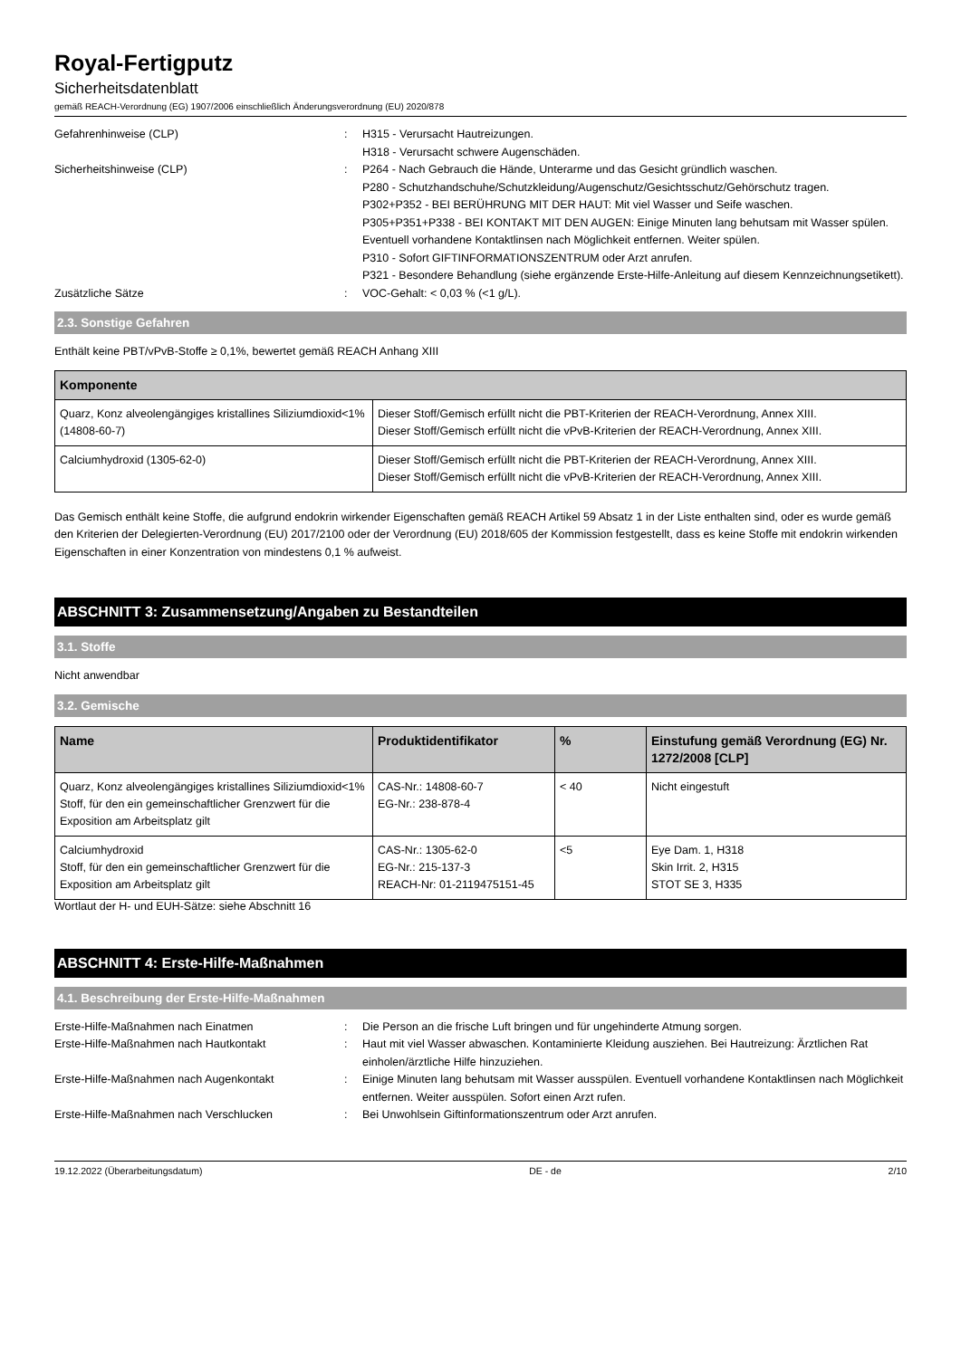Royal-Fertigputz
Sicherheitsdatenblatt
gemäß REACH-Verordnung (EG) 1907/2006 einschließlich Änderungsverordnung (EU) 2020/878
Gefahrenhinweise (CLP) : H315 - Verursacht Hautreizungen.
H318 - Verursacht schwere Augenschäden.
Sicherheitshinweise (CLP) : P264 - Nach Gebrauch die Hände, Unterarme und das Gesicht gründlich waschen.
P280 - Schutzhandschuhe/Schutzkleidung/Augenschutz/Gesichtsschutz/Gehörschutz tragen.
P302+P352 - BEI BERÜHRUNG MIT DER HAUT: Mit viel Wasser und Seife waschen.
P305+P351+P338 - BEI KONTAKT MIT DEN AUGEN: Einige Minuten lang behutsam mit Wasser spülen. Eventuell vorhandene Kontaktlinsen nach Möglichkeit entfernen. Weiter spülen.
P310 - Sofort GIFTINFORMATIONSZENTRUM oder Arzt anrufen.
P321 - Besondere Behandlung (siehe ergänzende Erste-Hilfe-Anleitung auf diesem Kennzeichnungsetikett).
Zusätzliche Sätze : VOC-Gehalt: < 0,03 % (<1 g/L).
2.3. Sonstige Gefahren
Enthält keine PBT/vPvB-Stoffe ≥ 0,1%, bewertet gemäß REACH Anhang XIII
| Komponente | |
| --- | --- |
| Quarz, Konz alveolengängiges kristallines Siliziumdioxid<1% (14808-60-7) | Dieser Stoff/Gemisch erfüllt nicht die PBT-Kriterien der REACH-Verordnung, Annex XIII. Dieser Stoff/Gemisch erfüllt nicht die vPvB-Kriterien der REACH-Verordnung, Annex XIII. |
| Calciumhydroxid (1305-62-0) | Dieser Stoff/Gemisch erfüllt nicht die PBT-Kriterien der REACH-Verordnung, Annex XIII. Dieser Stoff/Gemisch erfüllt nicht die vPvB-Kriterien der REACH-Verordnung, Annex XIII. |
Das Gemisch enthält keine Stoffe, die aufgrund endokrin wirkender Eigenschaften gemäß REACH Artikel 59 Absatz 1 in der Liste enthalten sind, oder es wurde gemäß den Kriterien der Delegierten-Verordnung (EU) 2017/2100 oder der Verordnung (EU) 2018/605 der Kommission festgestellt, dass es keine Stoffe mit endokrin wirkenden Eigenschaften in einer Konzentration von mindestens 0,1 % aufweist.
ABSCHNITT 3: Zusammensetzung/Angaben zu Bestandteilen
3.1. Stoffe
Nicht anwendbar
3.2. Gemische
| Name | Produktidentifikator | % | Einstufung gemäß Verordnung (EG) Nr. 1272/2008 [CLP] |
| --- | --- | --- | --- |
| Quarz, Konz alveolengängiges kristallines Siliziumdioxid<1% Stoff, für den ein gemeinschaftlicher Grenzwert für die Exposition am Arbeitsplatz gilt | CAS-Nr.: 14808-60-7 EG-Nr.: 238-878-4 | < 40 | Nicht eingestuft |
| Calciumhydroxid Stoff, für den ein gemeinschaftlicher Grenzwert für die Exposition am Arbeitsplatz gilt | CAS-Nr.: 1305-62-0 EG-Nr.: 215-137-3 REACH-Nr: 01-2119475151-45 | <5 | Eye Dam. 1, H318 Skin Irrit. 2, H315 STOT SE 3, H335 |
Wortlaut der H- und EUH-Sätze: siehe Abschnitt 16
ABSCHNITT 4: Erste-Hilfe-Maßnahmen
4.1. Beschreibung der Erste-Hilfe-Maßnahmen
Erste-Hilfe-Maßnahmen nach Einatmen : Die Person an die frische Luft bringen und für ungehinderte Atmung sorgen.
Erste-Hilfe-Maßnahmen nach Hautkontakt : Haut mit viel Wasser abwaschen. Kontaminierte Kleidung ausziehen. Bei Hautreizung: Ärztlichen Rat einholen/ärztliche Hilfe hinzuziehen.
Erste-Hilfe-Maßnahmen nach Augenkontakt : Einige Minuten lang behutsam mit Wasser ausspülen. Eventuell vorhandene Kontaktlinsen nach Möglichkeit entfernen. Weiter ausspülen. Sofort einen Arzt rufen.
Erste-Hilfe-Maßnahmen nach Verschlucken : Bei Unwohlsein Giftinformationszentrum oder Arzt anrufen.
19.12.2022 (Überarbeitungsdatum) DE - de 2/10